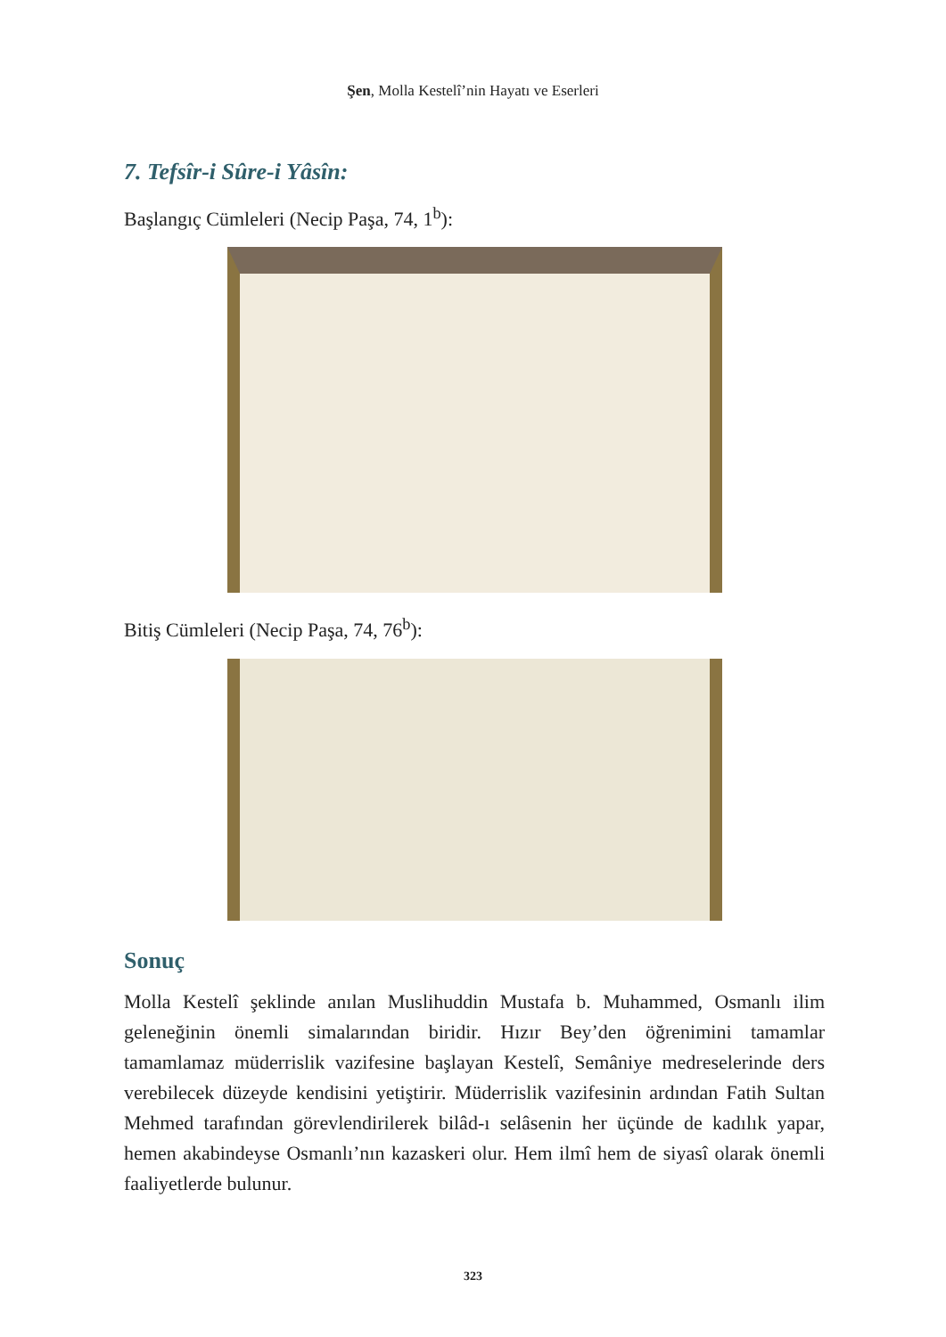Şen, Molla Kestelî’nin Hayatı ve Eserleri
7. Tefsîr-i Sûre-i Yâsîn:
Başlangıç Cümleleri (Necip Paşa, 74, 1<sup>b</sup>):
Bitiş Cümleleri (Necip Paşa, 74, 76<sup>b</sup>):
Sonuç
Molla Kestelî şeklinde anılan Muslihuddin Mustafa b. Muhammed, Osmanlı ilim geleneğinin önemli simalarından biridir. Hızır Bey’den öğrenimini tamamlar tamamlamaz müderrislik vazifesine başlayan Kestelî, Semâniye medreselerinde ders verebilecek düzeyde kendisini yetiştirir. Müderrislik vazifesinin ardından Fatih Sultan Mehmed tarafından görevlendirilerek bilâd-ı selâsenin her üçünde de kadılık yapar, hemen akabindeyse Osmanlı’nın kazaskeri olur. Hem ilmî hem de siyasî olarak önemli faaliyetlerde bulunur.
323